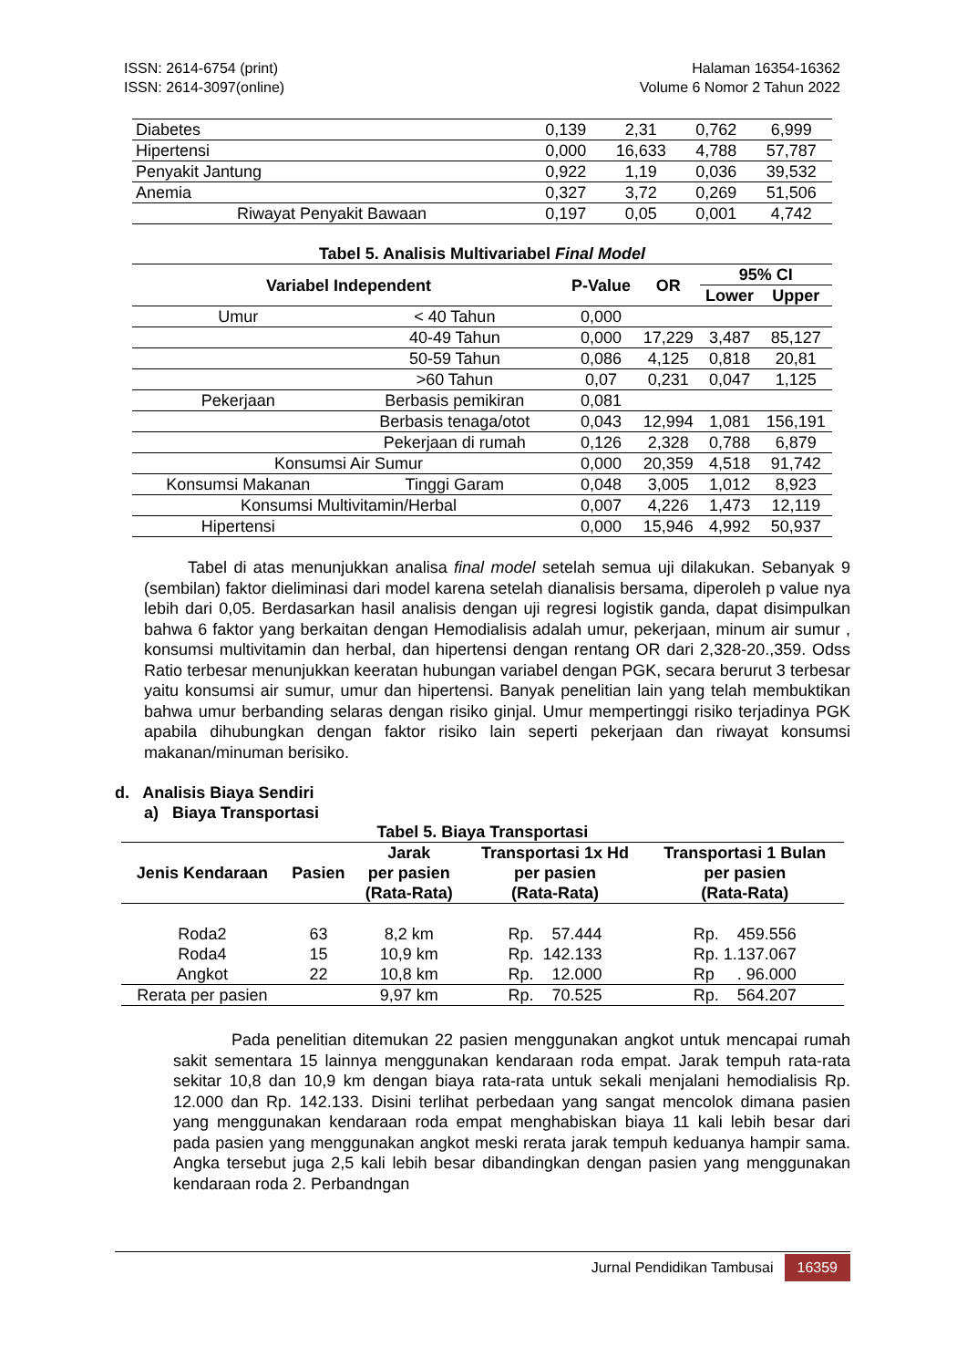ISSN: 2614-6754 (print)
ISSN: 2614-3097(online)
Halaman 16354-16362
Volume 6 Nomor 2 Tahun 2022
| Diabetes | 0,139 | 2,31 | 0,762 | 6,999 |
| Hipertensi | 0,000 | 16,633 | 4,788 | 57,787 |
| Penyakit Jantung | 0,922 | 1,19 | 0,036 | 39,532 |
| Anemia | 0,327 | 3,72 | 0,269 | 51,506 |
| Riwayat Penyakit Bawaan | 0,197 | 0,05 | 0,001 | 4,742 |
Tabel 5. Analisis Multivariabel Final Model
| Variabel Independent | | P-Value | OR | 95% CI | |
| --- | --- | --- | --- | --- | --- |
| | | | | Lower | Upper |
| Umur | < 40 Tahun | 0,000 | | | |
| | 40-49 Tahun | 0,000 | 17,229 | 3,487 | 85,127 |
| | 50-59 Tahun | 0,086 | 4,125 | 0,818 | 20,81 |
| | >60 Tahun | 0,07 | 0,231 | 0,047 | 1,125 |
| Pekerjaan | Berbasis pemikiran | 0,081 | | | |
| | Berbasis tenaga/otot | 0,043 | 12,994 | 1,081 | 156,191 |
| | Pekerjaan di rumah | 0,126 | 2,328 | 0,788 | 6,879 |
| Konsumsi Air Sumur | | 0,000 | 20,359 | 4,518 | 91,742 |
| Konsumsi Makanan | Tinggi Garam | 0,048 | 3,005 | 1,012 | 8,923 |
| Konsumsi Multivitamin/Herbal | | 0,007 | 4,226 | 1,473 | 12,119 |
| Hipertensi | | 0,000 | 15,946 | 4,992 | 50,937 |
Tabel di atas menunjukkan analisa final model setelah semua uji dilakukan. Sebanyak 9 (sembilan) faktor dieliminasi dari model karena setelah dianalisis bersama, diperoleh p value nya lebih dari 0,05. Berdasarkan hasil analisis dengan uji regresi logistik ganda, dapat disimpulkan bahwa 6 faktor yang berkaitan dengan Hemodialisis adalah umur, pekerjaan, minum air sumur , konsumsi multivitamin dan herbal, dan hipertensi dengan rentang OR dari 2,328-20.,359. Odss Ratio terbesar menunjukkan keeratan hubungan variabel dengan PGK, secara berurut 3 terbesar yaitu konsumsi air sumur, umur dan hipertensi. Banyak penelitian lain yang telah membuktikan bahwa umur berbanding selaras dengan risiko ginjal. Umur mempertinggi risiko terjadinya PGK apabila dihubungkan dengan faktor risiko lain seperti pekerjaan dan riwayat konsumsi makanan/minuman berisiko.
d. Analisis Biaya Sendiri
a) Biaya Transportasi
Tabel 5. Biaya Transportasi
| Jenis Kendaraan | Pasien | Jarak per pasien (Rata-Rata) | Transportasi 1x Hd per pasien (Rata-Rata) | Transportasi 1 Bulan per pasien (Rata-Rata) |
| --- | --- | --- | --- | --- |
| Roda2 | 63 | 8,2 km | Rp. 57.444 | Rp. 459.556 |
| Roda4 | 15 | 10,9 km | Rp. 142.133 | Rp. 1.137.067 |
| Angkot | 22 | 10,8 km | Rp. 12.000 | Rp . 96.000 |
| Rerata per pasien | | 9,97 km | Rp. 70.525 | Rp. 564.207 |
Pada penelitian ditemukan 22 pasien menggunakan angkot untuk mencapai rumah sakit sementara 15 lainnya menggunakan kendaraan roda empat. Jarak tempuh rata-rata sekitar 10,8 dan 10,9 km dengan biaya rata-rata untuk sekali menjalani hemodialisis Rp. 12.000 dan Rp. 142.133. Disini terlihat perbedaan yang sangat mencolok dimana pasien yang menggunakan kendaraan roda empat menghabiskan biaya 11 kali lebih besar dari pada pasien yang menggunakan angkot meski rerata jarak tempuh keduanya hampir sama. Angka tersebut juga 2,5 kali lebih besar dibandingkan dengan pasien yang menggunakan kendaraan roda 2. Perbandngan
Jurnal Pendidikan Tambusai 16359